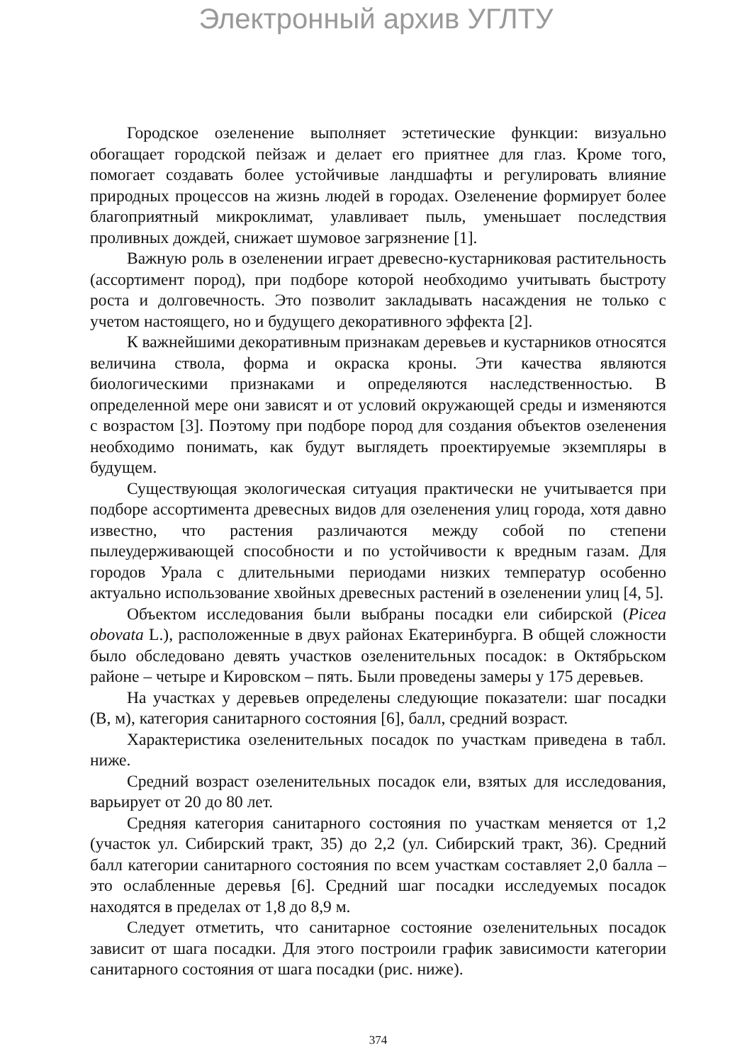Электронный архив УГЛТУ
Городское озеленение выполняет эстетические функции: визуально обогащает городской пейзаж и делает его приятнее для глаз. Кроме того, помогает создавать более устойчивые ландшафты и регулировать влияние природных процессов на жизнь людей в городах. Озеленение формирует более благоприятный микроклимат, улавливает пыль, уменьшает последствия проливных дождей, снижает шумовое загрязнение [1].
Важную роль в озеленении играет древесно-кустарниковая растительность (ассортимент пород), при подборе которой необходимо учитывать быстроту роста и долговечность. Это позволит закладывать насаждения не только с учетом настоящего, но и будущего декоративного эффекта [2].
К важнейшими декоративным признакам деревьев и кустарников относятся величина ствола, форма и окраска кроны. Эти качества являются биологическими признаками и определяются наследственностью. В определенной мере они зависят и от условий окружающей среды и изменяются с возрастом [3]. Поэтому при подборе пород для создания объектов озеленения необходимо понимать, как будут выглядеть проектируемые экземпляры в будущем.
Существующая экологическая ситуация практически не учитывается при подборе ассортимента древесных видов для озеленения улиц города, хотя давно известно, что растения различаются между собой по степени пылеудерживающей способности и по устойчивости к вредным газам. Для городов Урала с длительными периодами низких температур особенно актуально использование хвойных древесных растений в озеленении улиц [4, 5].
Объектом исследования были выбраны посадки ели сибирской (Picea obovata L.), расположенные в двух районах Екатеринбурга. В общей сложности было обследовано девять участков озеленительных посадок: в Октябрьском районе – четыре и Кировском – пять. Были проведены замеры у 175 деревьев.
На участках у деревьев определены следующие показатели: шаг посадки (В, м), категория санитарного состояния [6], балл, средний возраст.
Характеристика озеленительных посадок по участкам приведена в табл. ниже.
Средний возраст озеленительных посадок ели, взятых для исследования, варьирует от 20 до 80 лет.
Средняя категория санитарного состояния по участкам меняется от 1,2 (участок ул. Сибирский тракт, 35) до 2,2 (ул. Сибирский тракт, 36). Средний балл категории санитарного состояния по всем участкам составляет 2,0 балла – это ослабленные деревья [6]. Средний шаг посадки исследуемых посадок находятся в пределах от 1,8 до 8,9 м.
Следует отметить, что санитарное состояние озеленительных посадок зависит от шага посадки. Для этого построили график зависимости категории санитарного состояния от шага посадки (рис. ниже).
374